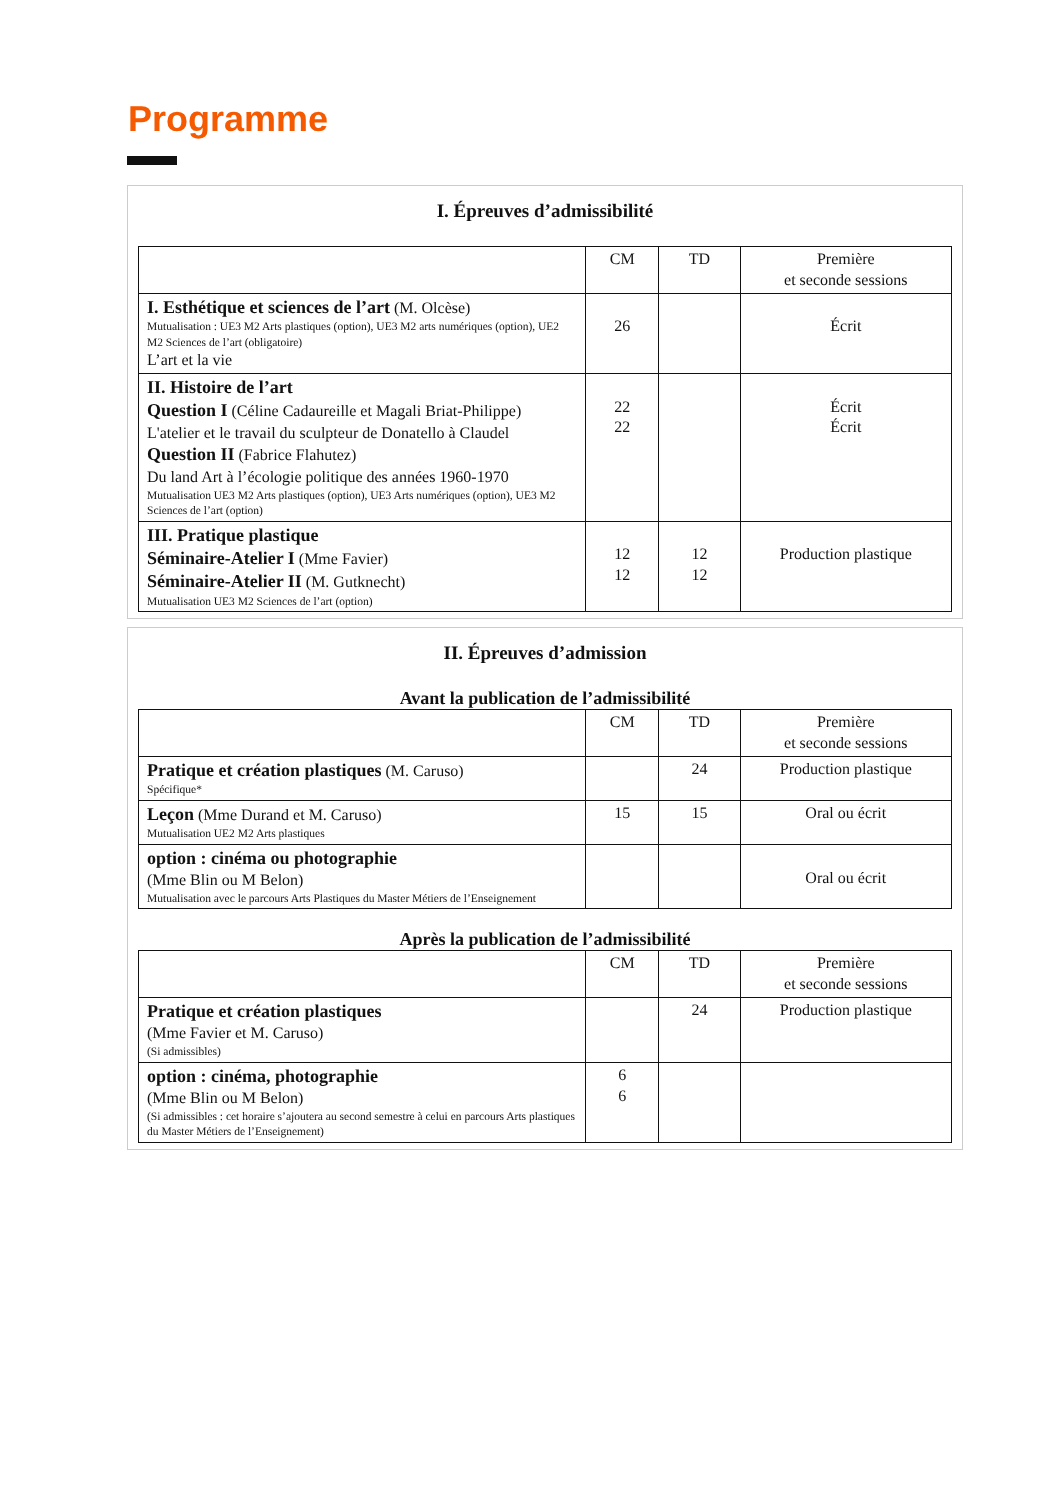Programme
I. Épreuves d’admissibilité
| | CM | TD | Première et seconde sessions |
| I. Esthétique et sciences de l’art (M. Olcèse) Mutualisation : UE3 M2 Arts plastiques (option), UE3 M2 arts numériques (option), UE2 M2 Sciences de l’art (obligatoire) L’art et la vie | 26 | | Écrit |
| II. Histoire de l’art Question I (Céline Cadaureille et Magali Briat-Philippe) L'atelier et le travail du sculpteur de Donatello à Claudel Question II (Fabrice Flahutez) Du land Art à l’écologie politique des années 1960-1970 Mutualisation UE3 M2 Arts plastiques (option), UE3 Arts numériques (option), UE3 M2 Sciences de l’art (option) | 22 22 | | Écrit Écrit |
| III. Pratique plastique Séminaire-Atelier I (Mme Favier) Séminaire-Atelier II (M. Gutknecht) Mutualisation UE3 M2 Sciences de l’art (option) | 12 12 | 12 12 | Production plastique |
II. Épreuves d’admission
Avant la publication de l’admissibilité
| | CM | TD | Première et seconde sessions |
| Pratique et création plastiques (M. Caruso) Spécifique* | | 24 | Production plastique |
| Leçon (Mme Durand et M. Caruso) Mutualisation UE2 M2 Arts plastiques | 15 | 15 | Oral ou écrit |
| option : cinéma ou photographie (Mme Blin ou M Belon) Mutualisation avec le parcours Arts Plastiques du Master Métiers de l’Enseignement | | | Oral ou écrit |
Après la publication de l’admissibilité
| | CM | TD | Première et seconde sessions |
| Pratique et création plastiques (Mme Favier et M. Caruso) (Si admissibles) | | 24 | Production plastique |
| option : cinéma, photographie (Mme Blin ou M Belon) (Si admissibles : cet horaire s’ajoutera au second semestre à celui en parcours Arts plastiques du Master Métiers de l’Enseignement) | 6 6 | | |